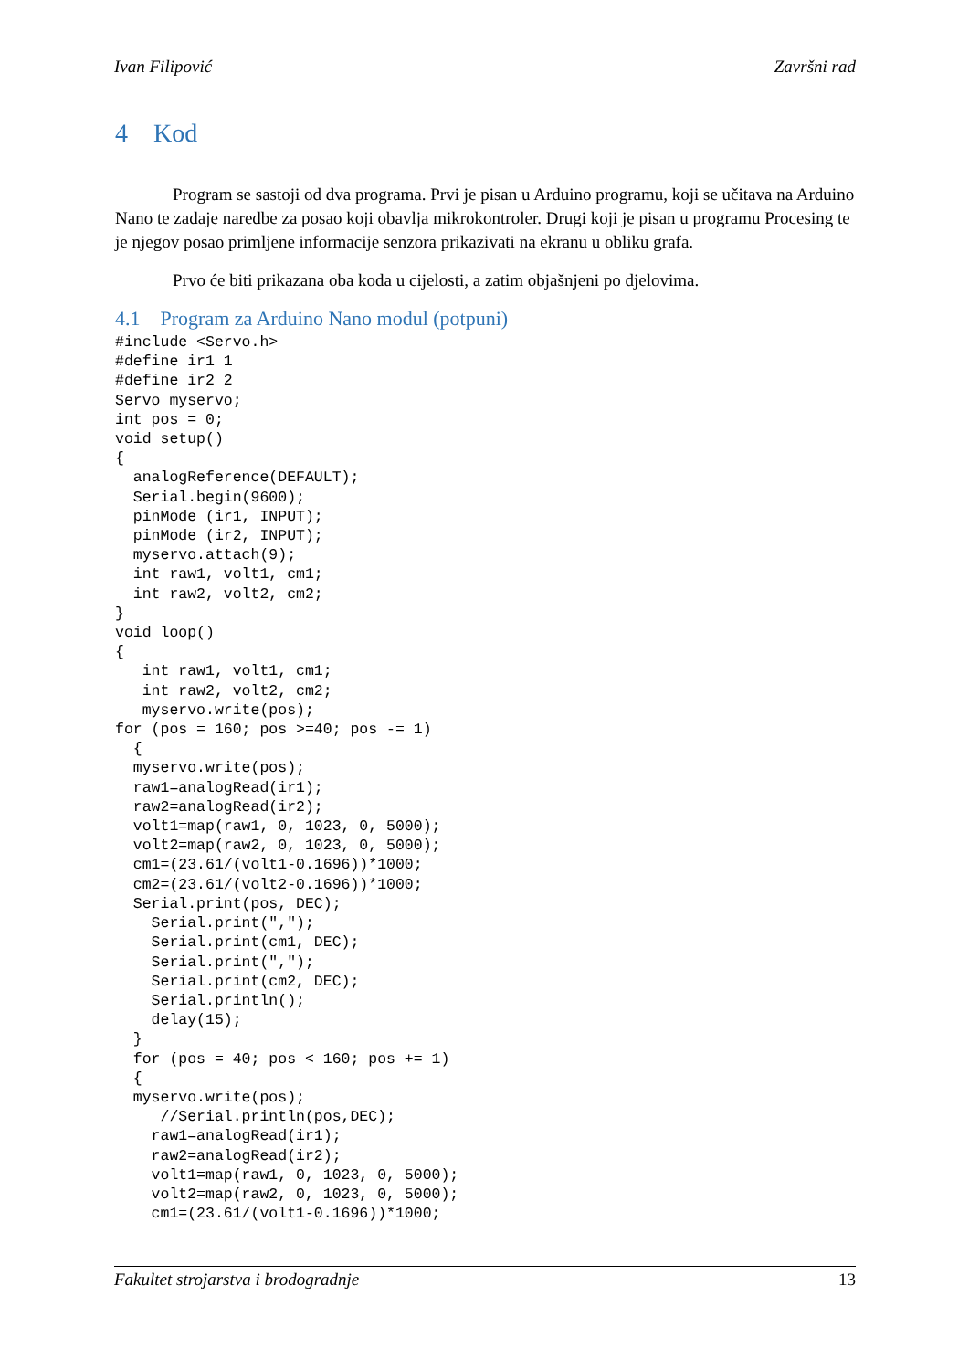Ivan Filipović Završni rad
4 Kod
Program se sastoji od dva programa. Prvi je pisan u Arduino programu, koji se učitava na Arduino Nano te zadaje naredbe za posao koji obavlja mikrokontroler. Drugi koji je pisan u programu Procesing te je njegov posao primljene informacije senzora prikazivati na ekranu u obliku grafa.
Prvo će biti prikazana oba koda u cijelosti, a zatim objašnjeni po djelovima.
4.1 Program za Arduino Nano modul (potpuni)
#include <Servo.h>
#define ir1 1
#define ir2 2
Servo myservo;
int pos = 0;
void setup()
{
  analogReference(DEFAULT);
  Serial.begin(9600);
  pinMode (ir1, INPUT);
  pinMode (ir2, INPUT);
  myservo.attach(9);
  int raw1, volt1, cm1;
  int raw2, volt2, cm2;
}
void loop()
{
   int raw1, volt1, cm1;
   int raw2, volt2, cm2;
   myservo.write(pos);
for (pos = 160; pos >=40; pos -= 1)
  {
  myservo.write(pos);
  raw1=analogRead(ir1);
  raw2=analogRead(ir2);
  volt1=map(raw1, 0, 1023, 0, 5000);
  volt2=map(raw2, 0, 1023, 0, 5000);
  cm1=(23.61/(volt1-0.1696))*1000;
  cm2=(23.61/(volt2-0.1696))*1000;
  Serial.print(pos, DEC);
    Serial.print(",");
    Serial.print(cm1, DEC);
    Serial.print(",");
    Serial.print(cm2, DEC);
    Serial.println();
    delay(15);
  }
  for (pos = 40; pos < 160; pos += 1)
  {
  myservo.write(pos);
     //Serial.println(pos,DEC);
    raw1=analogRead(ir1);
    raw2=analogRead(ir2);
    volt1=map(raw1, 0, 1023, 0, 5000);
    volt2=map(raw2, 0, 1023, 0, 5000);
    cm1=(23.61/(volt1-0.1696))*1000;
Fakultet strojarstva i brodogradnje 13